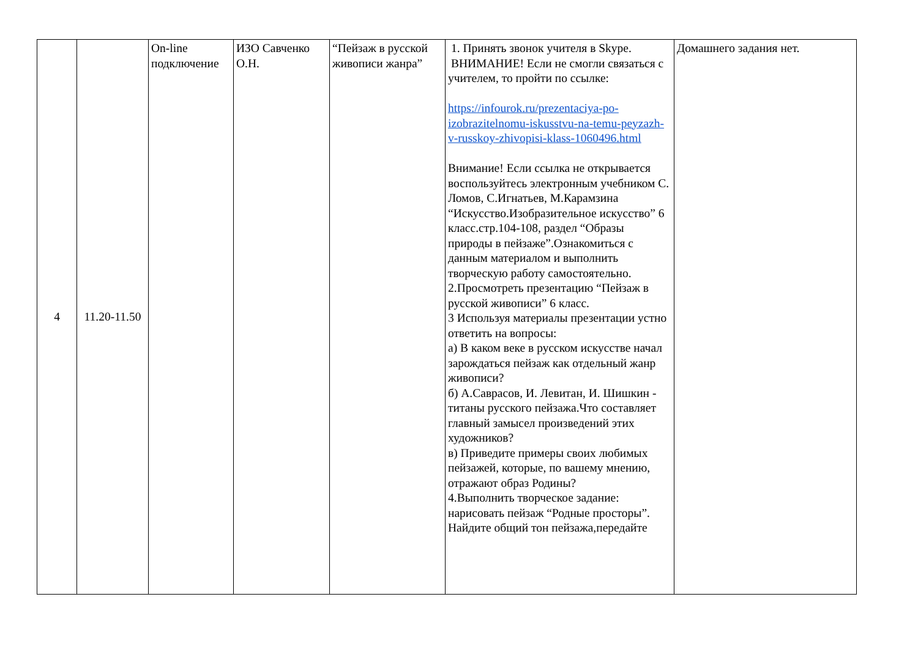| 4 | 11.20-11.50 | On-line подключение | ИЗО Савченко О.Н. | “Пейзаж в русской живописи жанра” | 1. Принять звонок учителя в Skype. ВНИМАНИЕ! Если не смогли связаться с учителем, то пройти по ссылке: https://infourok.ru/prezentaciya-po-izobrazitelnomu-iskusstvu-na-temu-peyzazh-v-russkoy-zhivopisi-klass-1060496.html Внимание! Если ссылка не открывается воспользуйтесь электронным учебником С. Ломов, С.Игнатьев, М.Карамзина “Искусство.Изобразительное искусство” 6 класс.стр.104-108, раздел “Образы природы в пейзаже”.Ознакомиться с данным материалом и выполнить творческую работу самостоятельно. 2.Просмотреть презентацию “Пейзаж в русской живописи” 6 класс. 3 Используя материалы презентации устно ответить на вопросы: а) В каком веке в русском искусстве начал зарождаться пейзаж как отдельный жанр живописи? б) А.Саврасов, И. Левитан, И. Шишкин - титаны русского пейзажа.Что составляет главный замысел произведений этих художников? в) Приведите примеры своих любимых пейзажей, которые, по вашему мнению, отражают образ Родины? 4.Выполнить творческое задание: нарисовать пейзаж “Родные просторы”. Найдите общий тон пейзажа,передайте | Домашнего задания нет. |